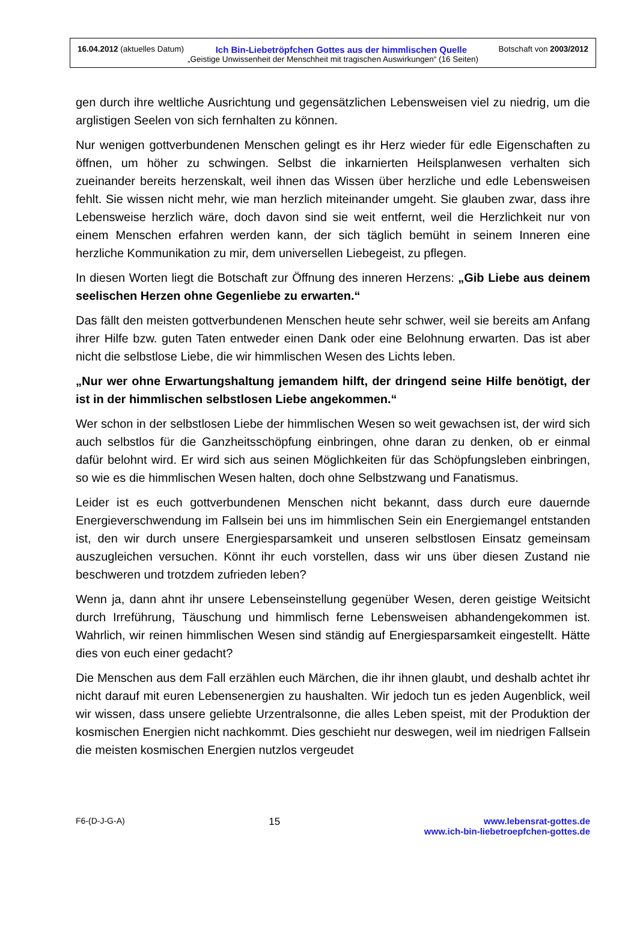16.04.2012 (aktuelles Datum) Ich Bin-Liebetröpfchen Gottes aus der himmlischen Quelle Botschaft von 2003/2012
„Geistige Unwissenheit der Menschheit mit tragischen Auswirkungen“ (16 Seiten)
gen durch ihre weltliche Ausrichtung und gegensätzlichen Lebensweisen viel zu niedrig, um die arglistigen Seelen von sich fernhalten zu können.
Nur wenigen gottverbundenen Menschen gelingt es ihr Herz wieder für edle Eigenschaften zu öffnen, um höher zu schwingen. Selbst die inkarnierten Heilsplanwesen verhalten sich zueinander bereits herzenskalt, weil ihnen das Wissen über herzliche und edle Lebensweisen fehlt. Sie wissen nicht mehr, wie man herzlich miteinander umgeht. Sie glauben zwar, dass ihre Lebensweise herzlich wäre, doch davon sind sie weit entfernt, weil die Herzlichkeit nur von einem Menschen erfahren werden kann, der sich täglich bemüht in seinem Inneren eine herzliche Kommunikation zu mir, dem universellen Liebegeist, zu pflegen.
In diesen Worten liegt die Botschaft zur Öffnung des inneren Herzens: „Gib Liebe aus deinem seelischen Herzen ohne Gegenliebe zu erwarten.“
Das fällt den meisten gottverbundenen Menschen heute sehr schwer, weil sie bereits am Anfang ihrer Hilfe bzw. guten Taten entweder einen Dank oder eine Belohnung erwarten. Das ist aber nicht die selbstlose Liebe, die wir himmlischen Wesen des Lichts leben.
„Nur wer ohne Erwartungshaltung jemandem hilft, der dringend seine Hilfe benötigt, der ist in der himmlischen selbstlosen Liebe angekommen.“
Wer schon in der selbstlosen Liebe der himmlischen Wesen so weit gewachsen ist, der wird sich auch selbstlos für die Ganzheitsschöpfung einbringen, ohne daran zu denken, ob er einmal dafür belohnt wird. Er wird sich aus seinen Möglichkeiten für das Schöpfungsleben einbringen, so wie es die himmlischen Wesen halten, doch ohne Selbstzwang und Fanatismus.
Leider ist es euch gottverbundenen Menschen nicht bekannt, dass durch eure dauernde Energieverschwendung im Fallsein bei uns im himmlischen Sein ein Energiemangel entstanden ist, den wir durch unsere Energiesparsamkeit und unseren selbstlosen Einsatz gemeinsam auszugleichen versuchen. Könnt ihr euch vorstellen, dass wir uns über diesen Zustand nie beschweren und trotzdem zufrieden leben?
Wenn ja, dann ahnt ihr unsere Lebenseinstellung gegenüber Wesen, deren geistige Weitsicht durch Irreführung, Täuschung und himmlisch ferne Lebensweisen abhandengekommen ist. Wahrlich, wir reinen himmlischen Wesen sind ständig auf Energiesparsamkeit eingestellt. Hätte dies von euch einer gedacht?
Die Menschen aus dem Fall erzählen euch Märchen, die ihr ihnen glaubt, und deshalb achtet ihr nicht darauf mit euren Lebensenergien zu haushalten. Wir jedoch tun es jeden Augenblick, weil wir wissen, dass unsere geliebte Urzentralsonne, die alles Leben speist, mit der Produktion der kosmischen Energien nicht nachkommt. Dies geschieht nur deswegen, weil im niedrigen Fallsein die meisten kosmischen Energien nutzlos vergeudet
F6-(D-J-G-A) 15 www.lebensrat-gottes.de
www.ich-bin-liebetroepfchen-gottes.de